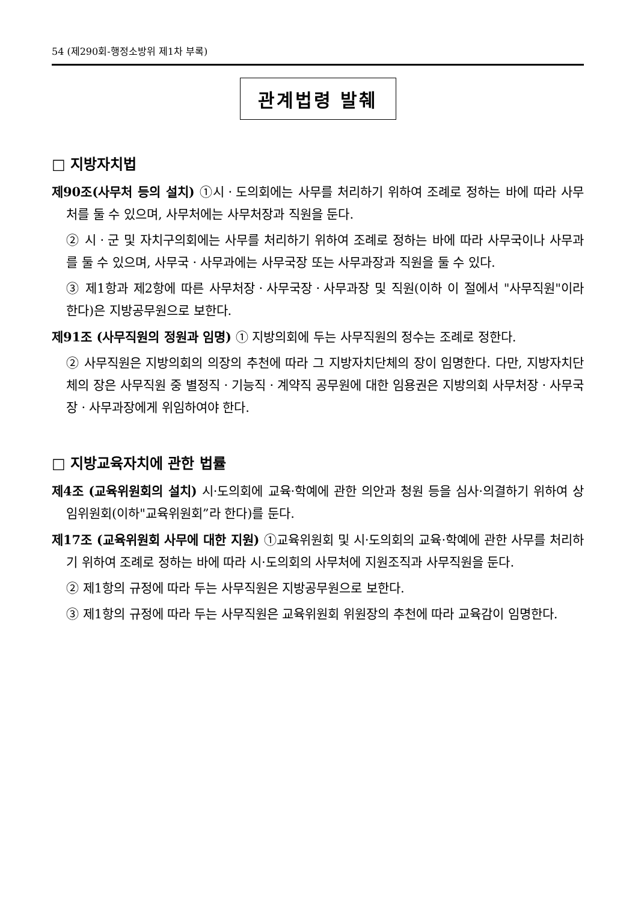54 (제290회-행정소방위 제1차 부록)
관계법령 발췌
□ 지방자치법
제90조(사무처 등의 설치) ①시ㆍ도의회에는 사무를 처리하기 위하여 조례로 정하는 바에 따라 사무처를 둘 수 있으며, 사무처에는 사무처장과 직원을 둔다.
② 시ㆍ군 및 자치구의회에는 사무를 처리하기 위하여 조례로 정하는 바에 따라 사무국이나 사무과를 둘 수 있으며, 사무국ㆍ사무과에는 사무국장 또는 사무과장과 직원을 둘 수 있다.
③ 제1항과 제2항에 따른 사무처장ㆍ사무국장ㆍ사무과장 및 직원(이하 이 절에서 "사무직원"이라 한다)은 지방공무원으로 보한다.
제91조 (사무직원의 정원과 임명) ① 지방의회에 두는 사무직원의 정수는 조례로 정한다.
② 사무직원은 지방의회의 의장의 추천에 따라 그 지방자치단체의 장이 임명한다. 다만, 지방자치단체의 장은 사무직원 중 별정직ㆍ기능직ㆍ계약직 공무원에 대한 임용권은 지방의회 사무처장ㆍ사무국장ㆍ사무과장에게 위임하여야 한다.
□ 지방교육자치에 관한 법률
제4조 (교육위원회의 설치) 시·도의회에 교육·학예에 관한 의안과 청원 등을 심사·의결하기 위하여 상임위원회(이하"교육위원회”라 한다)를 둔다.
제17조 (교육위원회 사무에 대한 지원) ①교육위원회 및 시·도의회의 교육·학예에 관한 사무를 처리하기 위하여 조례로 정하는 바에 따라 시·도의회의 사무처에 지원조직과 사무직원을 둔다.
② 제1항의 규정에 따라 두는 사무직원은 지방공무원으로 보한다.
③ 제1항의 규정에 따라 두는 사무직원은 교육위원회 위원장의 추천에 따라 교육감이 임명한다.